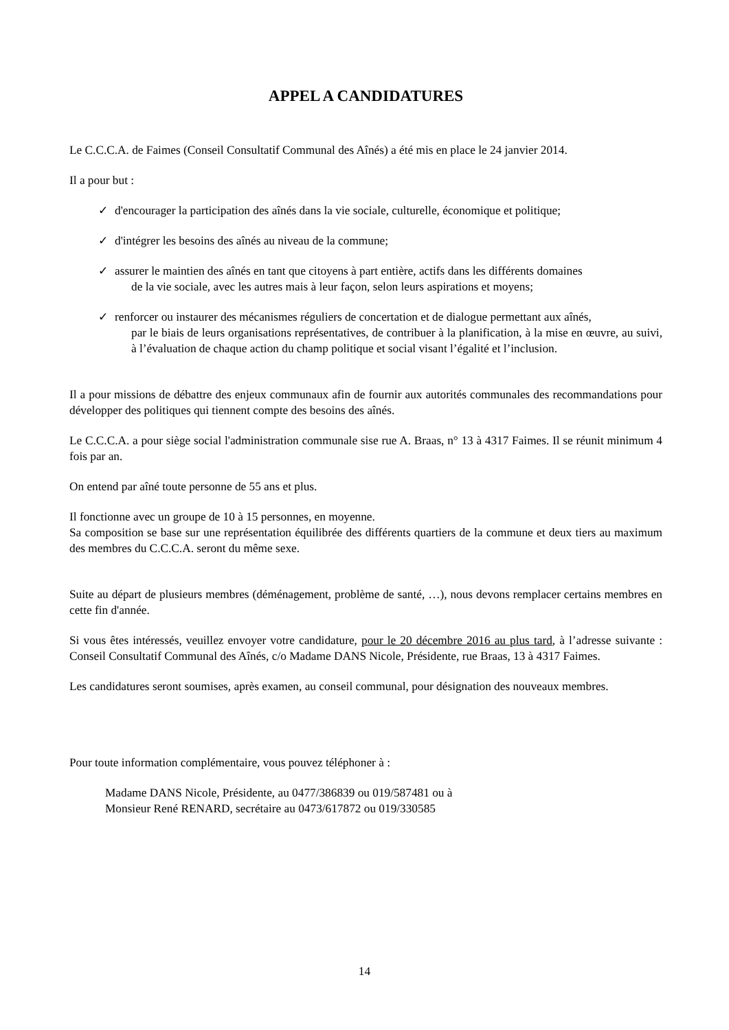APPEL A CANDIDATURES
Le C.C.C.A. de Faimes (Conseil Consultatif Communal des Aînés) a été mis en place le 24 janvier 2014.
Il a pour but :
✓ d'encourager la participation des aînés dans la vie sociale, culturelle, économique et politique;
✓ d'intégrer les besoins des aînés au niveau de la commune;
✓ assurer le maintien des aînés en tant que citoyens à part entière, actifs dans les différents domaines
de la vie sociale, avec les autres mais à leur façon, selon leurs aspirations et moyens;
✓ renforcer ou instaurer des mécanismes réguliers de concertation et de dialogue permettant aux aînés,
par le biais de leurs organisations représentatives, de contribuer à la planification, à la mise en œuvre, au suivi, à l’évaluation de chaque action du champ politique et social visant l’égalité et l’inclusion.
Il a pour missions de débattre des enjeux communaux afin de fournir aux autorités communales des recommandations pour développer des politiques qui tiennent compte des besoins des aînés.
Le C.C.C.A. a pour siège social l'administration communale sise rue A. Braas, n° 13 à 4317 Faimes. Il se réunit minimum 4 fois par an.
On entend par aîné toute personne de 55 ans et plus.
Il fonctionne avec un groupe de 10 à 15 personnes, en moyenne.
Sa composition se base sur une représentation équilibrée des différents quartiers de la commune et deux tiers au maximum des membres du C.C.C.A. seront du même sexe.
Suite au départ de plusieurs membres (déménagement, problème de santé, …), nous devons remplacer certains membres en cette fin d'année.
Si vous êtes intéressés, veuillez envoyer votre candidature, pour le 20 décembre 2016 au plus tard, à l’adresse suivante : Conseil Consultatif Communal des Aînés, c/o Madame DANS Nicole, Présidente, rue Braas, 13 à 4317 Faimes.
Les candidatures seront soumises, après examen, au conseil communal, pour désignation des nouveaux membres.
Pour toute information complémentaire, vous pouvez téléphoner à :
Madame DANS Nicole, Présidente, au 0477/386839 ou 019/587481 ou à
Monsieur René RENARD, secrétaire au 0473/617872 ou 019/330585
14